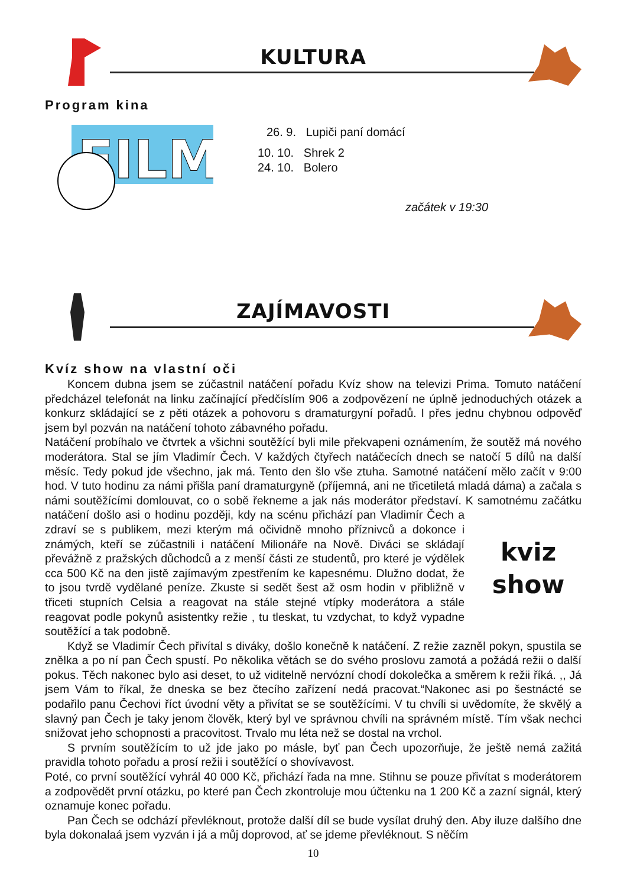KULTURA
Program kina
FILM
26. 9. Lupiči paní domácí
10. 10. Shrek 2
24. 10. Bolero
začátek v 19:30
ZAJÍMAVOSTI
Kvíz show na vlastní oči
Koncem dubna jsem se zúčastnil natáčení pořadu Kvíz show na televizi Prima. Tomuto natáčení předcházel telefonát na linku začínající předčíslím 906 a zodpovězení ne úplně jednoduchých otázek a konkurz skládající se z pěti otázek a pohovoru s dramaturgyní pořadů. I přes jednu chybnou odpověď jsem byl pozván na natáčení tohoto zábavného pořadu.
Natáčení probíhalo ve čtvrtek a všichni soutěžící byli mile překvapeni oznámením, že soutěž má nového moderátora. Stal se jím Vladimír Čech. V každých čtyřech natáčecích dnech se natočí 5 dílů na další měsíc. Tedy pokud jde všechno, jak má. Tento den šlo vše ztuha. Samotné natáčení mělo začít v 9:00 hod. V tuto hodinu za námi přišla paní dramaturgyně (příjemná, ani ne třicetiletá mladá dáma) a začala s námi soutěžícími domlouvat, co o sobě řekneme a jak nás moderátor představí. K samotnému začátku natáčení došlo asi o hodinu kviz show později, kdy na scénu přichází pan Vladimír Čech a zdraví se s publikem, mezi kterým má očividně mnoho příznivců a dokonce i známých, kteří se zúčastnili i natáčení Milionáře na Nově. Diváci se skládají převážně z pražských důchodců a z menší části ze studentů, pro které je výdělek cca 500 Kč na den jistě zajímavým zpestřením ke kapesnému. Dlužno dodat, že to jsou tvrdě vydělané peníze. Zkuste si sedět šest až osm hodin v přibližně v třiceti stupních Celsia a reagovat na stále stejné vtípky moderátora a stále reagovat podle pokynů asistentky režie , tu tleskat, tu vzdychat, to když vypadne soutěžící a tak podobně.
Když se Vladimír Čech přivítal s diváky, došlo konečně k natáčení. Z režie zazněl pokyn, spustila se znělka a po ní pan Čech spustí. Po několika větách se do svého proslovu zamotá a požádá režii o další pokus. Těch nakonec bylo asi deset, to už viditelně nervózní chodí dokolečka a směrem k režii říká. ,, Já jsem Vám to říkal, že dneska se bez čtecího zařízení nedá pracovat.“Nakonec asi po šestnácté se podařilo panu Čechovi říct úvodní věty a přivítat se se soutěžícími. V tu chvíli si uvědomíte, že skvělý a slavný pan Čech je taky jenom člověk, který byl ve správnou chvíli na správném místě. Tím však nechci snižovat jeho schopnosti a pracovitost. Trvalo mu léta než se dostal na vrchol.
S prvním soutěžícím to už jde jako po másle, byť pan Čech upozorňuje, že ještě nemá zažitá pravidla tohoto pořadu a prosí režii i soutěžící o shovívavost.
Poté, co první soutěžící vyhrál 40 000 Kč, přichází řada na mne. Stihnu se pouze přivítat s moderátorem a zodpovědět první otázku, po které pan Čech zkontroluje mou účtenku na 1 200 Kč a zazní signál, který oznamuje konec pořadu.
Pan Čech se odchází převléknout, protože další díl se bude vysílat druhý den. Aby iluze dalšího dne byla dokonalaá jsem vyzván i já a můj doprovod, ať se jdeme převléknout. S něčím
10